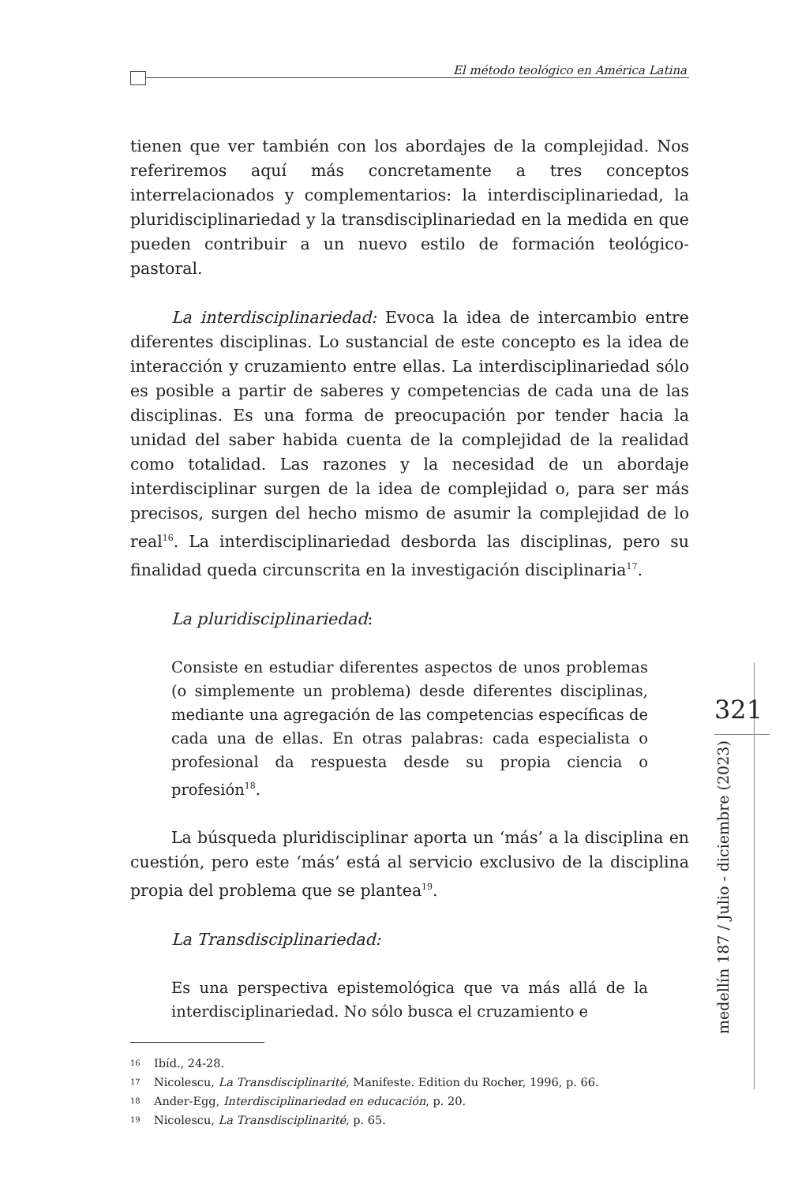El método teológico en América Latina
tienen que ver también con los abordajes de la complejidad. Nos referiremos aquí más concretamente a tres conceptos interrelacionados y complementarios: la interdisciplinariedad, la pluridisciplinariedad y la transdisciplinariedad en la medida en que pueden contribuir a un nuevo estilo de formación teológico-pastoral.
La interdisciplinariedad: Evoca la idea de intercambio entre diferentes disciplinas. Lo sustancial de este concepto es la idea de interacción y cruzamiento entre ellas. La interdisciplinariedad sólo es posible a partir de saberes y competencias de cada una de las disciplinas. Es una forma de preocupación por tender hacia la unidad del saber habida cuenta de la complejidad de la realidad como totalidad. Las razones y la necesidad de un abordaje interdisciplinar surgen de la idea de complejidad o, para ser más precisos, surgen del hecho mismo de asumir la complejidad de lo real<sup>16</sup>. La interdisciplinariedad desborda las disciplinas, pero su finalidad queda circunscrita en la investigación disciplinaria<sup>17</sup>.
La pluridisciplinariedad:
Consiste en estudiar diferentes aspectos de unos problemas (o simplemente un problema) desde diferentes disciplinas, mediante una agregación de las competencias específicas de cada una de ellas. En otras palabras: cada especialista o profesional da respuesta desde su propia ciencia o profesión<sup>18</sup>.
La búsqueda pluridisciplinar aporta un ‘más’ a la disciplina en cuestión, pero este ‘más’ está al servicio exclusivo de la disciplina propia del problema que se plantea<sup>19</sup>.
La Transdisciplinariedad:
Es una perspectiva epistemológica que va más allá de la interdisciplinariedad. No sólo busca el cruzamiento e
16 Ibíd., 24-28.
17 Nicolescu, La Transdisciplinarité, Manifeste. Edition du Rocher, 1996, p. 66.
18 Ander-Egg, Interdisciplinariedad en educación, p. 20.
19 Nicolescu, La Transdisciplinarité, p. 65.
321
medellín 187 / Julio - diciembre (2023)